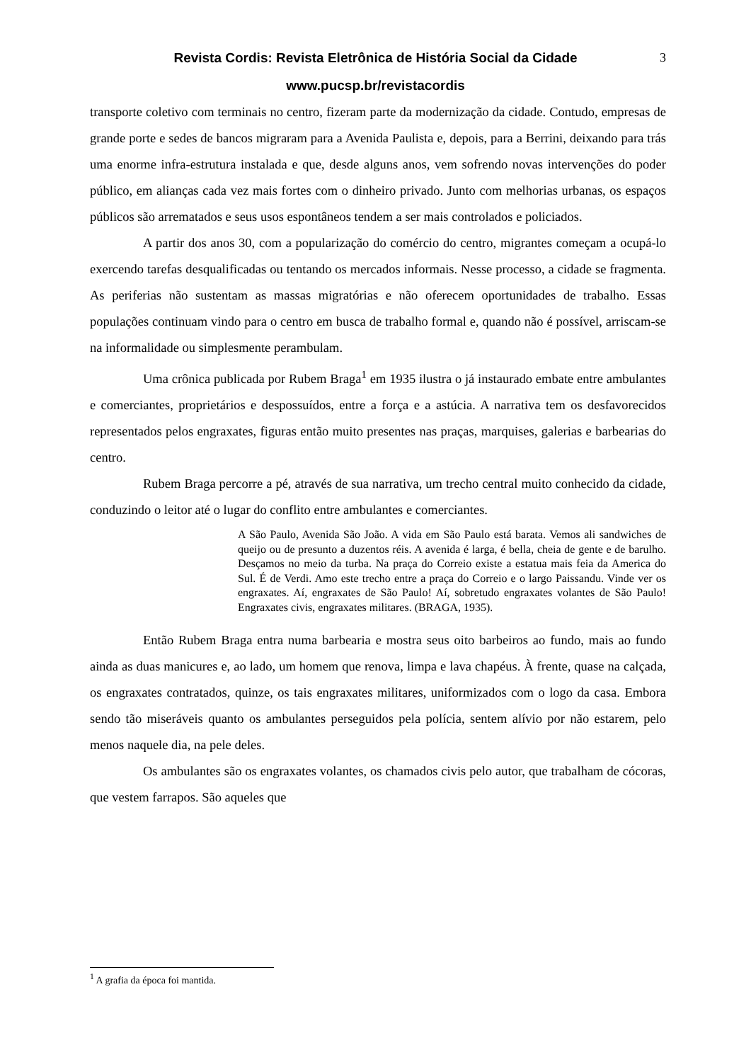Revista Cordis: Revista Eletrônica de História Social da Cidade
www.pucsp.br/revistacordis
3
transporte coletivo com terminais no centro, fizeram parte da modernização da cidade. Contudo, empresas de grande porte e sedes de bancos migraram para a Avenida Paulista e, depois, para a Berrini, deixando para trás uma enorme infra-estrutura instalada e que, desde alguns anos, vem sofrendo novas intervenções do poder público, em alianças cada vez mais fortes com o dinheiro privado. Junto com melhorias urbanas, os espaços públicos são arrematados e seus usos espontâneos tendem a ser mais controlados e policiados.
A partir dos anos 30, com a popularização do comércio do centro, migrantes começam a ocupá-lo exercendo tarefas desqualificadas ou tentando os mercados informais. Nesse processo, a cidade se fragmenta. As periferias não sustentam as massas migratórias e não oferecem oportunidades de trabalho. Essas populações continuam vindo para o centro em busca de trabalho formal e, quando não é possível, arriscam-se na informalidade ou simplesmente perambulam.
Uma crônica publicada por Rubem Braga<sup>1</sup> em 1935 ilustra o já instaurado embate entre ambulantes e comerciantes, proprietários e despossuídos, entre a força e a astúcia. A narrativa tem os desfavorecidos representados pelos engraxates, figuras então muito presentes nas praças, marquises, galerias e barbearias do centro.
Rubem Braga percorre a pé, através de sua narrativa, um trecho central muito conhecido da cidade, conduzindo o leitor até o lugar do conflito entre ambulantes e comerciantes.
A São Paulo, Avenida São João. A vida em São Paulo está barata. Vemos ali sandwiches de queijo ou de presunto a duzentos réis. A avenida é larga, é bella, cheia de gente e de barulho. Desçamos no meio da turba. Na praça do Correio existe a estatua mais feia da America do Sul. É de Verdi. Amo este trecho entre a praça do Correio e o largo Paissandu. Vinde ver os engraxates. Aí, engraxates de São Paulo! Aí, sobretudo engraxates volantes de São Paulo! Engraxates civis, engraxates militares. (BRAGA, 1935).
Então Rubem Braga entra numa barbearia e mostra seus oito barbeiros ao fundo, mais ao fundo ainda as duas manicures e, ao lado, um homem que renova, limpa e lava chapéus. À frente, quase na calçada, os engraxates contratados, quinze, os tais engraxates militares, uniformizados com o logo da casa. Embora sendo tão miseráveis quanto os ambulantes perseguidos pela polícia, sentem alívio por não estarem, pelo menos naquele dia, na pele deles.
Os ambulantes são os engraxates volantes, os chamados civis pelo autor, que trabalham de cócoras, que vestem farrapos. São aqueles que
<sup>1</sup> A grafia da época foi mantida.